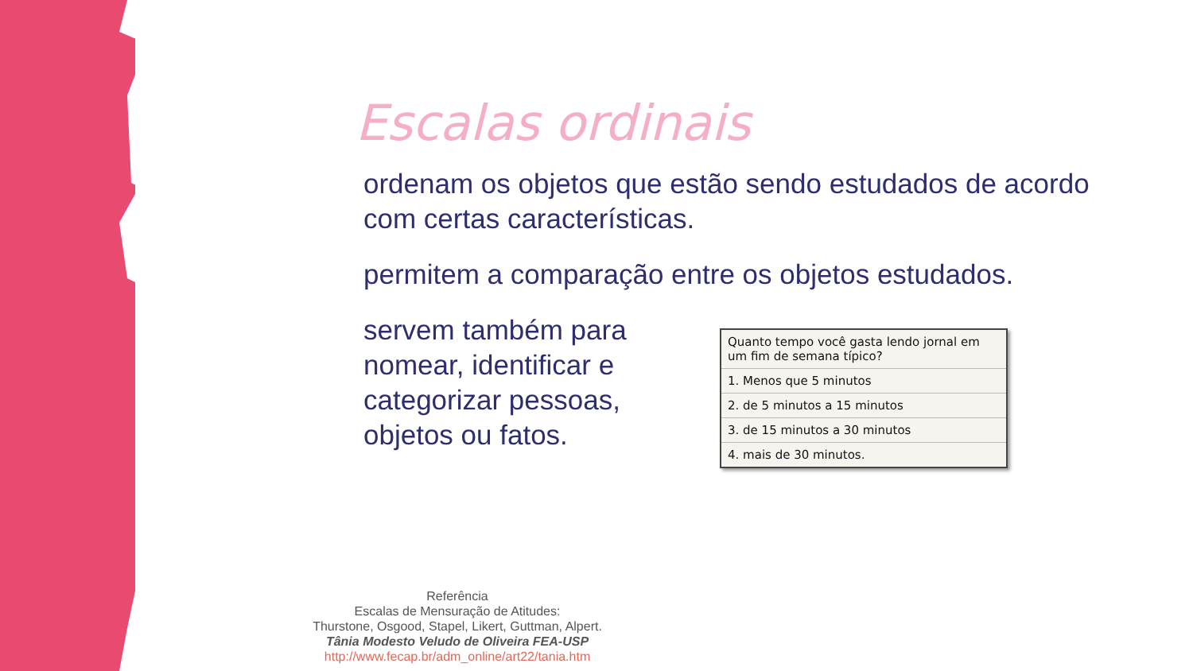Escalas ordinais
ordenam os objetos que estão sendo estudados de acordo com certas características.
permitem a comparação entre os objetos estudados.
servem também para nomear, identificar e categorizar pessoas, objetos ou fatos.
| Quanto tempo você gasta lendo jornal em um fim de semana típico? |
| 1. Menos que 5 minutos |
| 2. de 5 minutos a 15 minutos |
| 3. de 15 minutos a 30 minutos |
| 4. mais de 30 minutos. |
Referência
Escalas de Mensuração de Atitudes:
Thurstone, Osgood, Stapel, Likert, Guttman, Alpert.
Tânia Modesto Veludo de Oliveira FEA-USP
http://www.fecap.br/adm_online/art22/tania.htm